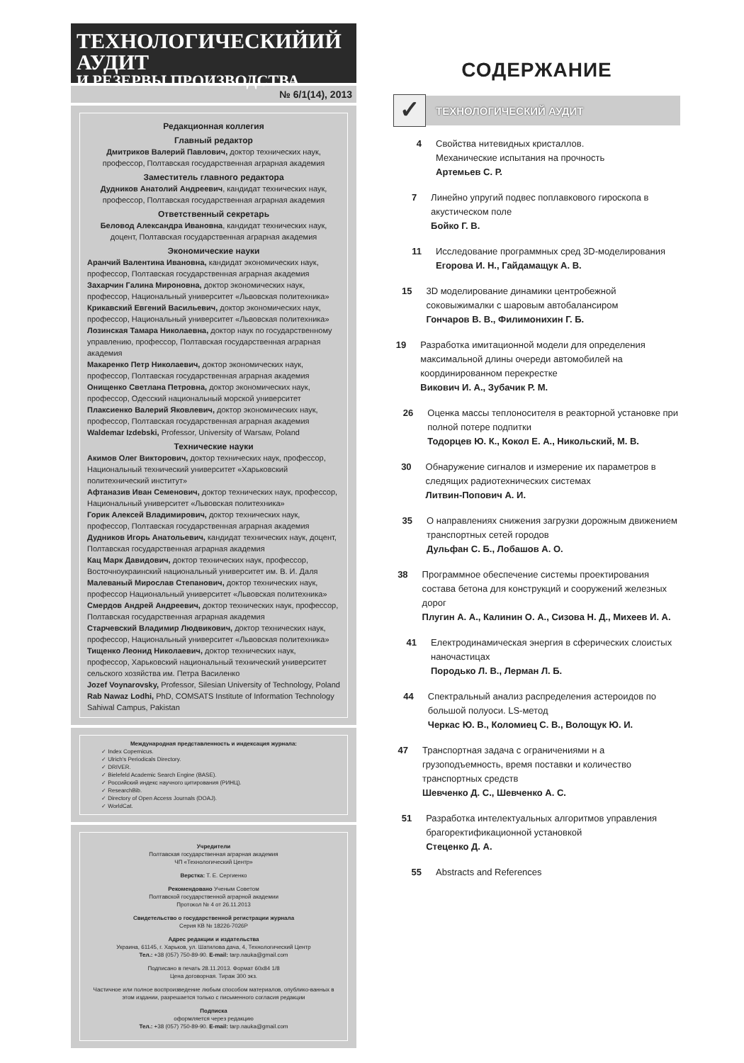ТЕХНОЛОГИЧЕСКИЙИЙ АУДИТ
И РЕЗЕРВЫ ПРОИЗВОДСТВА
№ 6/1(14), 2013
Редакционная коллегия
Главный редактор
Дмитриков Валерий Павлович, доктор технических наук, профессор, Полтавская государственная аграрная академия
Заместитель главного редактора
Дудников Анатолий Андреевич, кандидат технических наук, профессор, Полтавская государственная аграрная академия
Ответственный секретарь
Беловод Александра Ивановна, кандидат технических наук, доцент, Полтавская государственная аграрная академия
Экономические науки
Аранчий Валентина Ивановна, кандидат экономических наук, профессор, Полтавская государственная аграрная академия
Захарчин Галина Мироновна, доктор экономических наук, профессор, Национальный университет «Львовская политехника»
Крикавский Евгений Васильевич, доктор экономических наук, профессор, Национальный университет «Львовская политехника»
Лозинская Тамара Николаевна, доктор наук по государственному управлению, профессор, Полтавская государственная аграрная академия
Макаренко Петр Николаевич, доктор экономических наук, профессор, Полтавская государственная аграрная академия
Онищенко Светлана Петровна, доктор экономических наук, профессор, Одесский национальный морской университет
Плаксиенко Валерий Яковлевич, доктор экономических наук, профессор, Полтавская государственная аграрная академия
Waldemar Izdebski, Professor, University of Warsaw, Poland
Технические науки
Акимов Олег Викторович, доктор технических наук, профессор, Национальный технический университет «Харьковский политехнический институт»
Афтаназив Иван Семенович, доктор технических наук, профессор, Национальный университет «Львовская политехника»
Горик Алексей Владимирович, доктор технических наук, профессор, Полтавская государственная аграрная академия
Дудников Игорь Анатольевич, кандидат технических наук, доцент, Полтавская государственная аграрная академия
Кац Марк Давидович, доктор технических наук, профессор, Восточноукраинский национальный университет им. В. И. Даля
Малеваный Мирослав Степанович, доктор технических наук, профессор Национальный университет «Львовская политехника»
Смердов Андрей Андреевич, доктор технических наук, профессор, Полтавская государственная аграрная академия
Старчевский Владимир Людвикович, доктор технических наук, профессор, Национальный университет «Львовская политехника»
Тищенко Леонид Николаевич, доктор технических наук, профессор, Харьковский национальный технический университет сельского хозяйства им. Петра Василенко
Jozef Voynarovsky, Professor, Silesian University of Technology, Poland
Rab Nawaz Lodhi, PhD, COMSATS Institute of Information Technology Sahiwal Campus, Pakistan
Международная представленность и индексация журнала:
✓ Index Copernicus.
✓ Ulrich's Periodicals Directory.
✓ DRIVER.
✓ Bielefeld Academic Search Engine (BASE).
✓ Российский индекс научного цитирования (РИНЦ).
✓ ResearchBib.
✓ Directory of Open Access Journals (DOAJ).
✓ WorldCat.
Учредители
Полтавская государственная аграрная академия
ЧП «Технологический Центр»
Верстка: Т. Е. Сергиенко
Рекомендовано Ученым Советом
Полтавской государственной аграрной академии
Протокол № 4 от 26.11.2013
Свидетельство о государственной регистрации журнала
Серия КВ № 18226-7026Р
Адрес редакции и издательства
Украина, 61145, г. Харьков, ул. Шатилова дача, 4, Технологический Центр
Тел.: +38 (057) 750-89-90. E-mail: tarp.nauka@gmail.com
Подписано в печать 28.11.2013. Формат 60х84 1/8
Цена договорная. Тираж 300 экз.
Частичное или полное воспроизведение любым способом материалов, опублико-ванных в этом издании, разрешается только с письменного согласия редакции
Подписка
оформляется через редакцию
Тел.: +38 (057) 750-89-90. E-mail: tarp.nauka@gmail.com
СОДЕРЖАНИЕ
✓
ТЕХНОЛОГИЧЕСКИЙ АУДИТ
4 Свойства нитевидных кристаллов.
Механические испытания на прочность
Артемьев С. Р.
7 Линейно упругий подвес поплавкового гироскопа в акустическом поле
Бойко Г. В.
11 Исследование программных сред 3D-моделирования
Егорова И. Н., Гайдамащук А. В.
15 3D моделирование динамики центробежной соковыжималки с шаровым автобалансиром
Гончаров В. В., Филимонихин Г. Б.
19 Разработка имитационной модели для определения максимальной длины очереди автомобилей на координированном перекрестке
Викович И. А., Зубачик Р. М.
26 Оценка массы теплоносителя в реакторной установке при полной потере подпитки
Тодорцев Ю. К., Кокол Е. А., Никольский, М. В.
30 Обнаружение сигналов и измерение их параметров в следящих радиотехнических системах
Литвин-Попович А. И.
35 О направлениях снижения загрузки дорожным движением транспортных сетей городов
Дульфан С. Б., Лобашов А. О.
38 Программное обеспечение системы проектирования состава бетона для конструкций и сооружений железных дорог
Плугин А. А., Калинин О. А., Сизова Н. Д., Михеев И. А.
41 Електродинамическая энергия в сферических слоистых наночастицах
Породько Л. В., Лерман Л. Б.
44 Спектральный анализ распределения астероидов по большой полуоси. LS-метод
Черкас Ю. В., Коломиец С. В., Волощук Ю. И.
47 Транспортная задача с ограничениями н а грузоподъемность, время поставки и количество транспортных средств
Шевченко Д. С., Шевченко А. С.
51 Разработка интелектуальных алгоритмов управления брагоректификационной установкой
Стеценко Д. А.
55 Abstracts and References